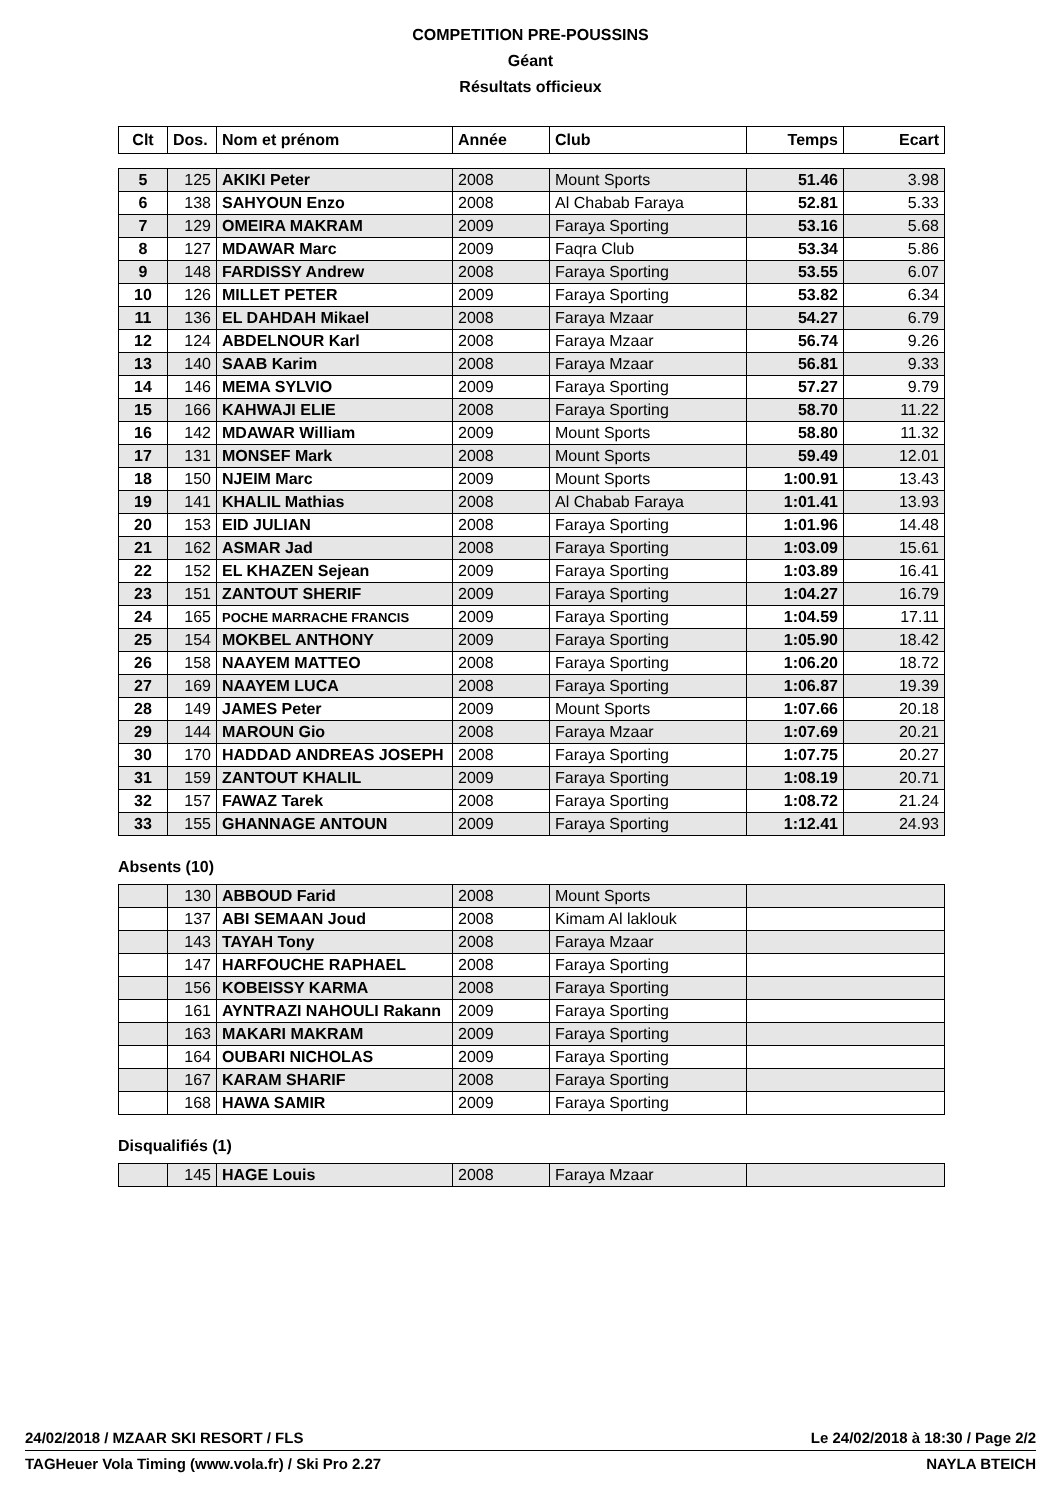COMPETITION PRE-POUSSINS
Géant
Résultats officieux
| Clt | Dos. | Nom et prénom | Année | Club | Temps | Ecart |
| --- | --- | --- | --- | --- | --- | --- |
| 5 | 125 | AKIKI Peter | 2008 | Mount Sports | 51.46 | 3.98 |
| 6 | 138 | SAHYOUN Enzo | 2008 | Al Chabab Faraya | 52.81 | 5.33 |
| 7 | 129 | OMEIRA MAKRAM | 2009 | Faraya Sporting | 53.16 | 5.68 |
| 8 | 127 | MDAWAR Marc | 2009 | Faqra Club | 53.34 | 5.86 |
| 9 | 148 | FARDISSY Andrew | 2008 | Faraya Sporting | 53.55 | 6.07 |
| 10 | 126 | MILLET PETER | 2009 | Faraya Sporting | 53.82 | 6.34 |
| 11 | 136 | EL DAHDAH Mikael | 2008 | Faraya Mzaar | 54.27 | 6.79 |
| 12 | 124 | ABDELNOUR Karl | 2008 | Faraya Mzaar | 56.74 | 9.26 |
| 13 | 140 | SAAB Karim | 2008 | Faraya Mzaar | 56.81 | 9.33 |
| 14 | 146 | MEMA SYLVIO | 2009 | Faraya Sporting | 57.27 | 9.79 |
| 15 | 166 | KAHWAJI ELIE | 2008 | Faraya Sporting | 58.70 | 11.22 |
| 16 | 142 | MDAWAR William | 2009 | Mount Sports | 58.80 | 11.32 |
| 17 | 131 | MONSEF Mark | 2008 | Mount Sports | 59.49 | 12.01 |
| 18 | 150 | NJEIM Marc | 2009 | Mount Sports | 1:00.91 | 13.43 |
| 19 | 141 | KHALIL Mathias | 2008 | Al Chabab Faraya | 1:01.41 | 13.93 |
| 20 | 153 | EID JULIAN | 2008 | Faraya Sporting | 1:01.96 | 14.48 |
| 21 | 162 | ASMAR Jad | 2008 | Faraya Sporting | 1:03.09 | 15.61 |
| 22 | 152 | EL KHAZEN Sejean | 2009 | Faraya Sporting | 1:03.89 | 16.41 |
| 23 | 151 | ZANTOUT SHERIF | 2009 | Faraya Sporting | 1:04.27 | 16.79 |
| 24 | 165 | POCHE MARRACHE FRANCIS | 2009 | Faraya Sporting | 1:04.59 | 17.11 |
| 25 | 154 | MOKBEL ANTHONY | 2009 | Faraya Sporting | 1:05.90 | 18.42 |
| 26 | 158 | NAAYEM MATTEO | 2008 | Faraya Sporting | 1:06.20 | 18.72 |
| 27 | 169 | NAAYEM LUCA | 2008 | Faraya Sporting | 1:06.87 | 19.39 |
| 28 | 149 | JAMES Peter | 2009 | Mount Sports | 1:07.66 | 20.18 |
| 29 | 144 | MAROUN Gio | 2008 | Faraya Mzaar | 1:07.69 | 20.21 |
| 30 | 170 | HADDAD ANDREAS JOSEPH | 2008 | Faraya Sporting | 1:07.75 | 20.27 |
| 31 | 159 | ZANTOUT KHALIL | 2009 | Faraya Sporting | 1:08.19 | 20.71 |
| 32 | 157 | FAWAZ Tarek | 2008 | Faraya Sporting | 1:08.72 | 21.24 |
| 33 | 155 | GHANNAGE ANTOUN | 2009 | Faraya Sporting | 1:12.41 | 24.93 |
Absents (10)
| | 130 | ABBOUD Farid | 2008 | Mount Sports | |
| | 137 | ABI SEMAAN Joud | 2008 | Kimam Al laklouk | |
| | 143 | TAYAH Tony | 2008 | Faraya Mzaar | |
| | 147 | HARFOUCHE RAPHAEL | 2008 | Faraya Sporting | |
| | 156 | KOBEISSY KARMA | 2008 | Faraya Sporting | |
| | 161 | AYNTRAZI NAHOULI Rakann | 2009 | Faraya Sporting | |
| | 163 | MAKARI MAKRAM | 2009 | Faraya Sporting | |
| | 164 | OUBARI NICHOLAS | 2009 | Faraya Sporting | |
| | 167 | KARAM SHARIF | 2008 | Faraya Sporting | |
| | 168 | HAWA SAMIR | 2009 | Faraya Sporting | |
Disqualifiés (1)
| | 145 | HAGE Louis | 2008 | Faraya Mzaar | |
24/02/2018 / MZAAR SKI RESORT / FLS Le 24/02/2018 à 18:30 / Page 2/2
TAGHeuer Vola Timing (www.vola.fr) / Ski Pro 2.27 NAYLA BTEICH